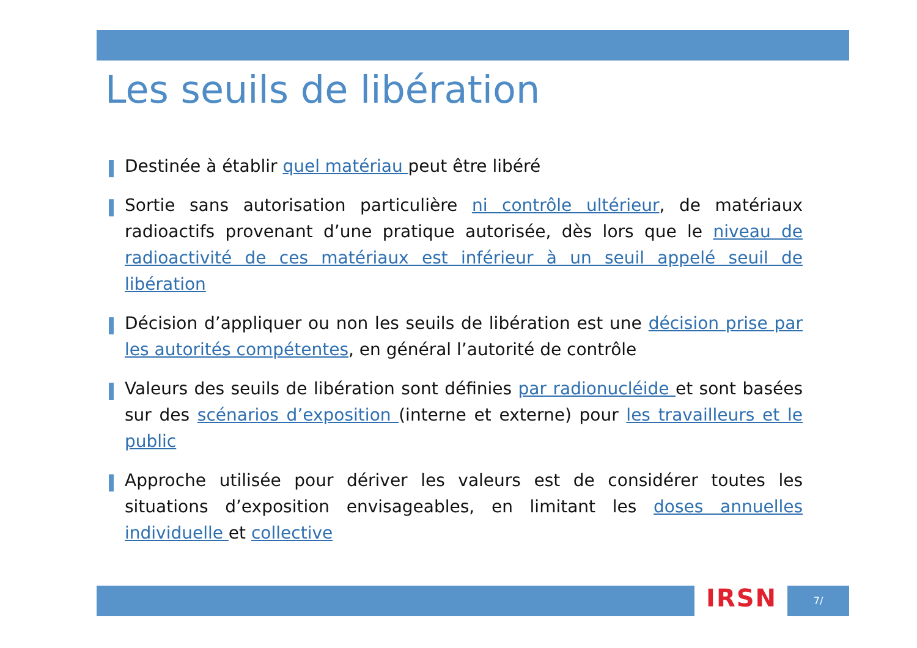Les seuils de libération
Destinée à établir quel matériau peut être libéré
Sortie sans autorisation particulière ni contrôle ultérieur, de matériaux radioactifs provenant d’une pratique autorisée, dès lors que le niveau de radioactivité de ces matériaux est inférieur à un seuil appelé seuil de libération
Décision d’appliquer ou non les seuils de libération est une décision prise par les autorités compétentes, en général l’autorité de contrôle
Valeurs des seuils de libération sont définies par radionucléide et sont basées sur des scénarios d’exposition (interne et externe) pour les travailleurs et le public
Approche utilisée pour dériver les valeurs est de considérer toutes les situations d’exposition envisageables, en limitant les doses annuelles individuelle et collective
IRSN 7/